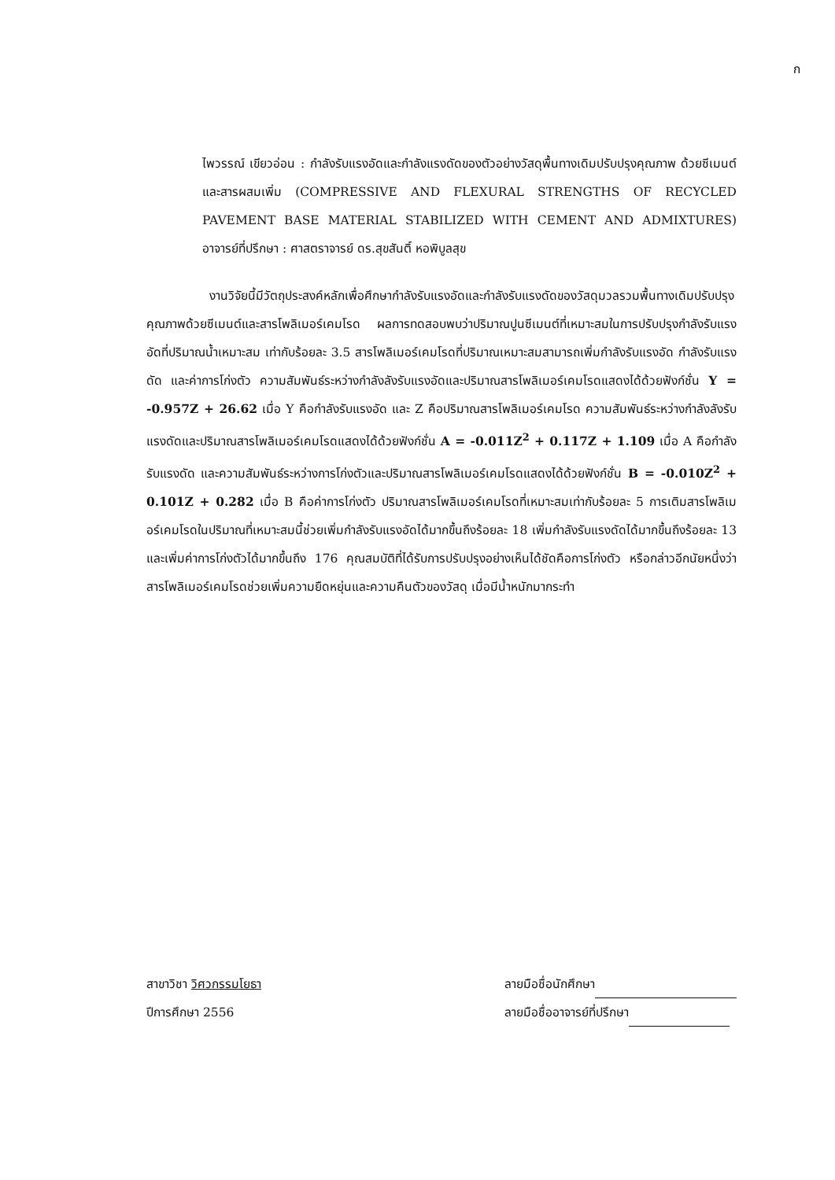ก
ไพวรรณ์ เขียวอ่อน : กำลังรับแรงอัดและกำลังแรงดัดของตัวอย่างวัสดุพื้นทางเดิมปรับปรุงคุณภาพ ด้วยซีเมนต์และสารผสมเพิ่ม (COMPRESSIVE AND FLEXURAL STRENGTHS OF RECYCLED PAVEMENT BASE MATERIAL STABILIZED WITH CEMENT AND ADMIXTURES) อาจารย์ที่ปรึกษา : ศาสตราจารย์ ดร.สุขสันติ์ หอพิบูลสุข
งานวิจัยนี้มีวัตถุประสงค์หลักเพื่อศึกษากำลังรับแรงอัดและกำลังรับแรงดัดของวัสดุมวลรวมพื้นทางเดิมปรับปรุงคุณภาพด้วยซีเมนต์และสารโพลิเมอร์เคมโรด ผลการทดสอบพบว่าปริมาณปูนซีเมนต์ที่เหมาะสมในการปรับปรุงกำลังรับแรงอัดที่ปริมาณน้ำเหมาะสม เท่ากับร้อยละ 3.5 สารโพลิเมอร์เคมโรดที่ปริมาณเหมาะสมสามารถเพิ่มกำลังรับแรงอัด กำลังรับแรงดัด และค่าการโก่งตัว ความสัมพันธ์ระหว่างกำลังลังรับแรงอัดและปริมาณสารโพลิเมอร์เคมโรดแสดงได้ด้วยฟังก์ชั่น Y = -0.957Z + 26.62 เมื่อ Y คือกำลังรับแรงอัด และ Z คือปริมาณสารโพลิเมอร์เคมโรด ความสัมพันธ์ระหว่างกำลังลังรับแรงดัดและปริมาณสารโพลิเมอร์เคมโรดแสดงได้ด้วยฟังก์ชั่น A = -0.011Z<sup>2</sup> + 0.117Z + 1.109 เมื่อ A คือกำลังรับแรงดัด และความสัมพันธ์ระหว่างการโก่งตัวและปริมาณสารโพลิเมอร์เคมโรดแสดงได้ด้วยฟังก์ชั่น B = -0.010Z<sup>2</sup> + 0.101Z + 0.282 เมื่อ B คือค่าการโก่งตัว ปริมาณสารโพลิเมอร์เคมโรดที่เหมาะสมเท่ากับร้อยละ 5 การเติมสารโพลิเมอร์เคมโรดในปริมาณที่เหมาะสมนี้ช่วยเพิ่มกำลังรับแรงอัดได้มากขึ้นถึงร้อยละ 18 เพิ่มกำลังรับแรงดัดได้มากขึ้นถึงร้อยละ 13 และเพิ่มค่าการโก่งตัวได้มากขึ้นถึง 176 คุณสมบัติที่ได้รับการปรับปรุงอย่างเห็นได้ชัดคือการโก่งตัว หรือกล่าวอีกนัยหนึ่งว่า สารโพลิเมอร์เคมโรดช่วยเพิ่มความยืดหยุ่นและความคืนตัวของวัสดุ เมื่อมีน้ำหนักมากระทำ
สาขาวิชา วิศวกรรมโยธา
ปีการศึกษา 2556
ลายมือชื่อนักศึกษา
ลายมือชื่ออาจารย์ที่ปรึกษา